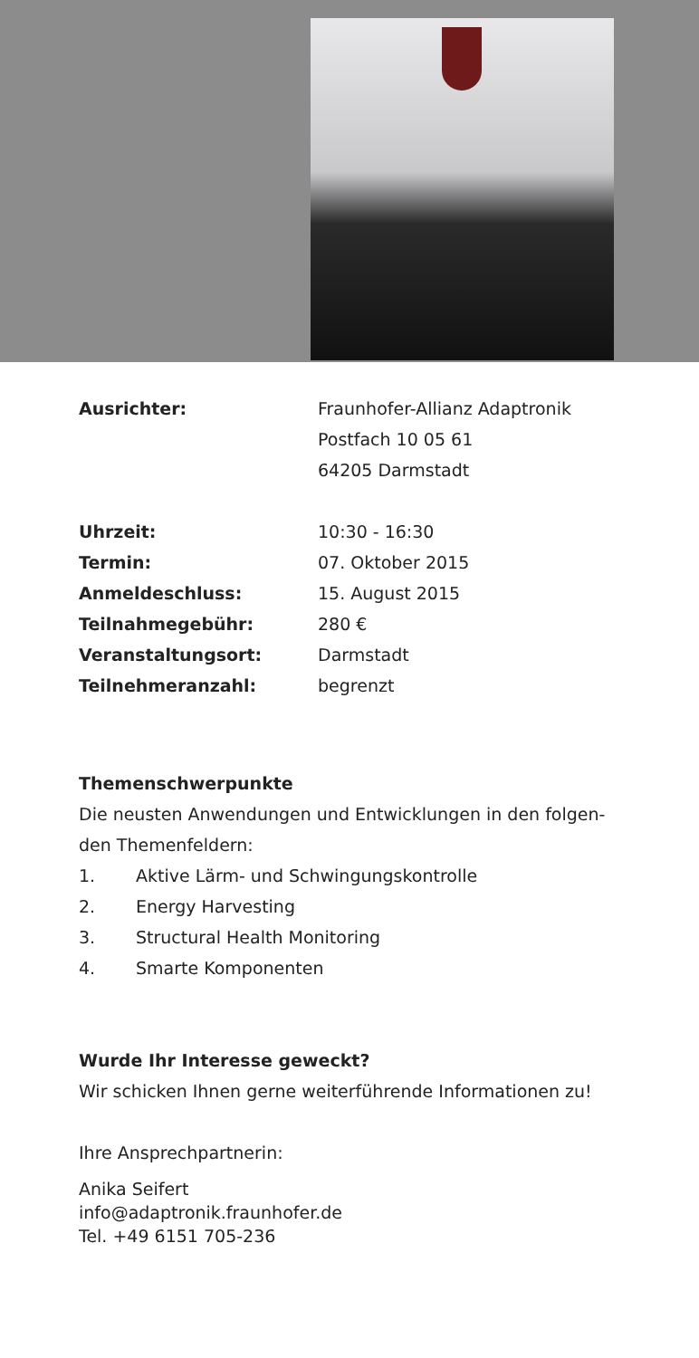| Ausrichter: | Fraunhofer-Allianz Adaptronik |
| | Postfach 10 05 61 |
| | 64205 Darmstadt |
| Uhrzeit: | 10:30 - 16:30 |
| Termin: | 07. Oktober 2015 |
| Anmeldeschluss: | 15. August 2015 |
| Teilnahmegebühr: | 280 € |
| Veranstaltungsort: | Darmstadt |
| Teilnehmeranzahl: | begrenzt |
Themenschwerpunkte
Die neusten Anwendungen und Entwicklungen in den folgen-
den Themenfeldern:
1. Aktive Lärm- und Schwingungskontrolle
2. Energy Harvesting
3. Structural Health Monitoring
4. Smarte Komponenten
Wurde Ihr Interesse geweckt?
Wir schicken Ihnen gerne weiterführende Informationen zu!
Ihre Ansprechpartnerin:
Anika Seifert
info@adaptronik.fraunhofer.de
Tel. +49 6151 705-236